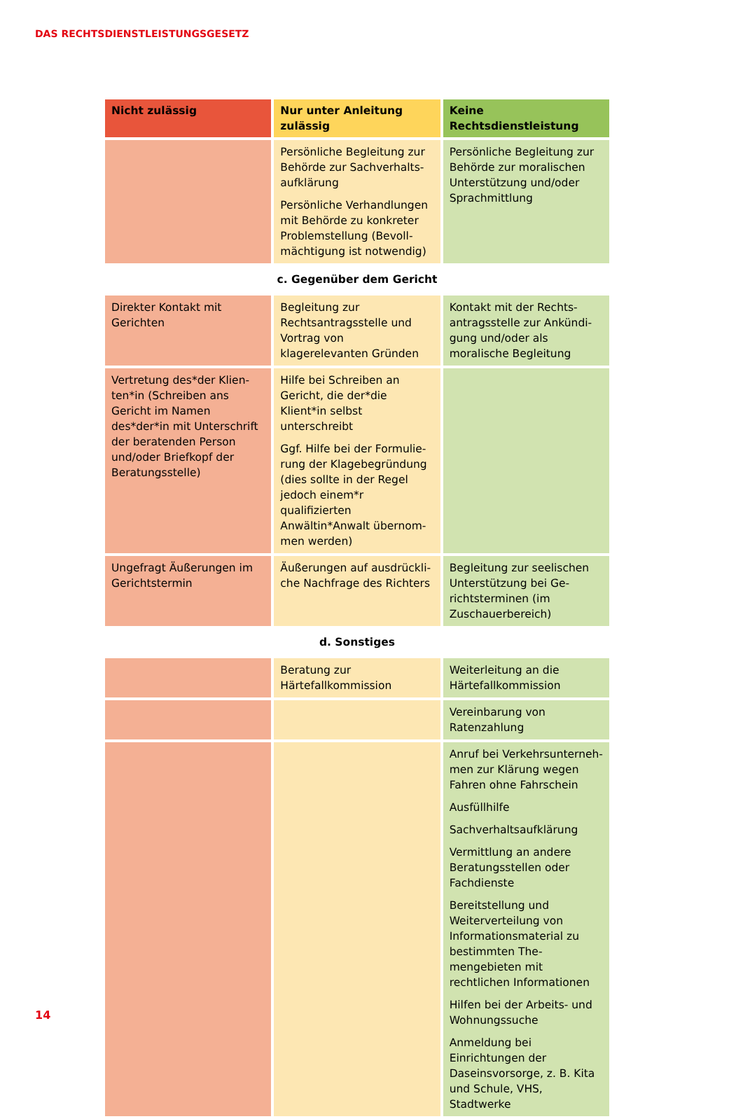DAS RECHTSDIENSTLEISTUNGSGESETZ
| Nicht zulässig | Nur unter Anleitung zulässig | Keine Rechtsdienstleistung |
| --- | --- | --- |
| | Persönliche Begleitung zur Behörde zur Sachverhalts­aufklärung Persönliche Verhandlungen mit Behörde zu konkreter Problemstellung (Bevoll­mächtigung ist notwendig) | Persönliche Begleitung zur Behörde zur moralischen Unterstützung und/oder Sprachmittlung |
| c. Gegenüber dem Gericht | | |
| Direkter Kontakt mit Gerichten | Begleitung zur Rechtsantrags­stelle und Vortrag von klagerelevanten Gründen | Kontakt mit der Rechts­antragsstelle zur Ankündi­gung und/oder als moralische Begleitung |
| Vertretung des*der Klien­ten*in (Schreiben ans Gericht im Namen des*der*in mit Unterschrift der beratenden Person und/oder Briefkopf der Beratungsstelle) | Hilfe bei Schreiben an Gericht, die der*die Klient*in selbst unterschreibt Ggf. Hilfe bei der Formulie­rung der Klagebegründung (dies sollte in der Regel jedoch einem*r qualifizierten Anwältin*Anwalt übernom­men werden) | |
| Ungefragt Äußerungen im Gerichtstermin | Äußerungen auf ausdrückli­che Nachfrage des Richters | Begleitung zur seelischen Unterstützung bei Ge­richtsterminen (im Zuschau­erbereich) |
| d. Sonstiges | | |
| | Beratung zur Härtefallkommission | Weiterleitung an die Härtefallkommission |
| | | Vereinbarung von Ratenzahlung |
| | | Anruf bei Verkehrsunterneh­men zur Klärung wegen Fahren ohne Fahrschein Ausfüllhilfe Sachverhaltsaufklärung Vermittlung an andere Beratungsstellen oder Fachdienste Bereitstellung und Weiterver­teilung von Informationsma­terial zu bestimmten The­mengebieten mit rechtlichen Informationen Hilfen bei der Arbeits- und Wohnungssuche Anmeldung bei Einrichtungen der Daseinsvorsorge, z. B. Kita und Schule, VHS, Stadtwerke |
14